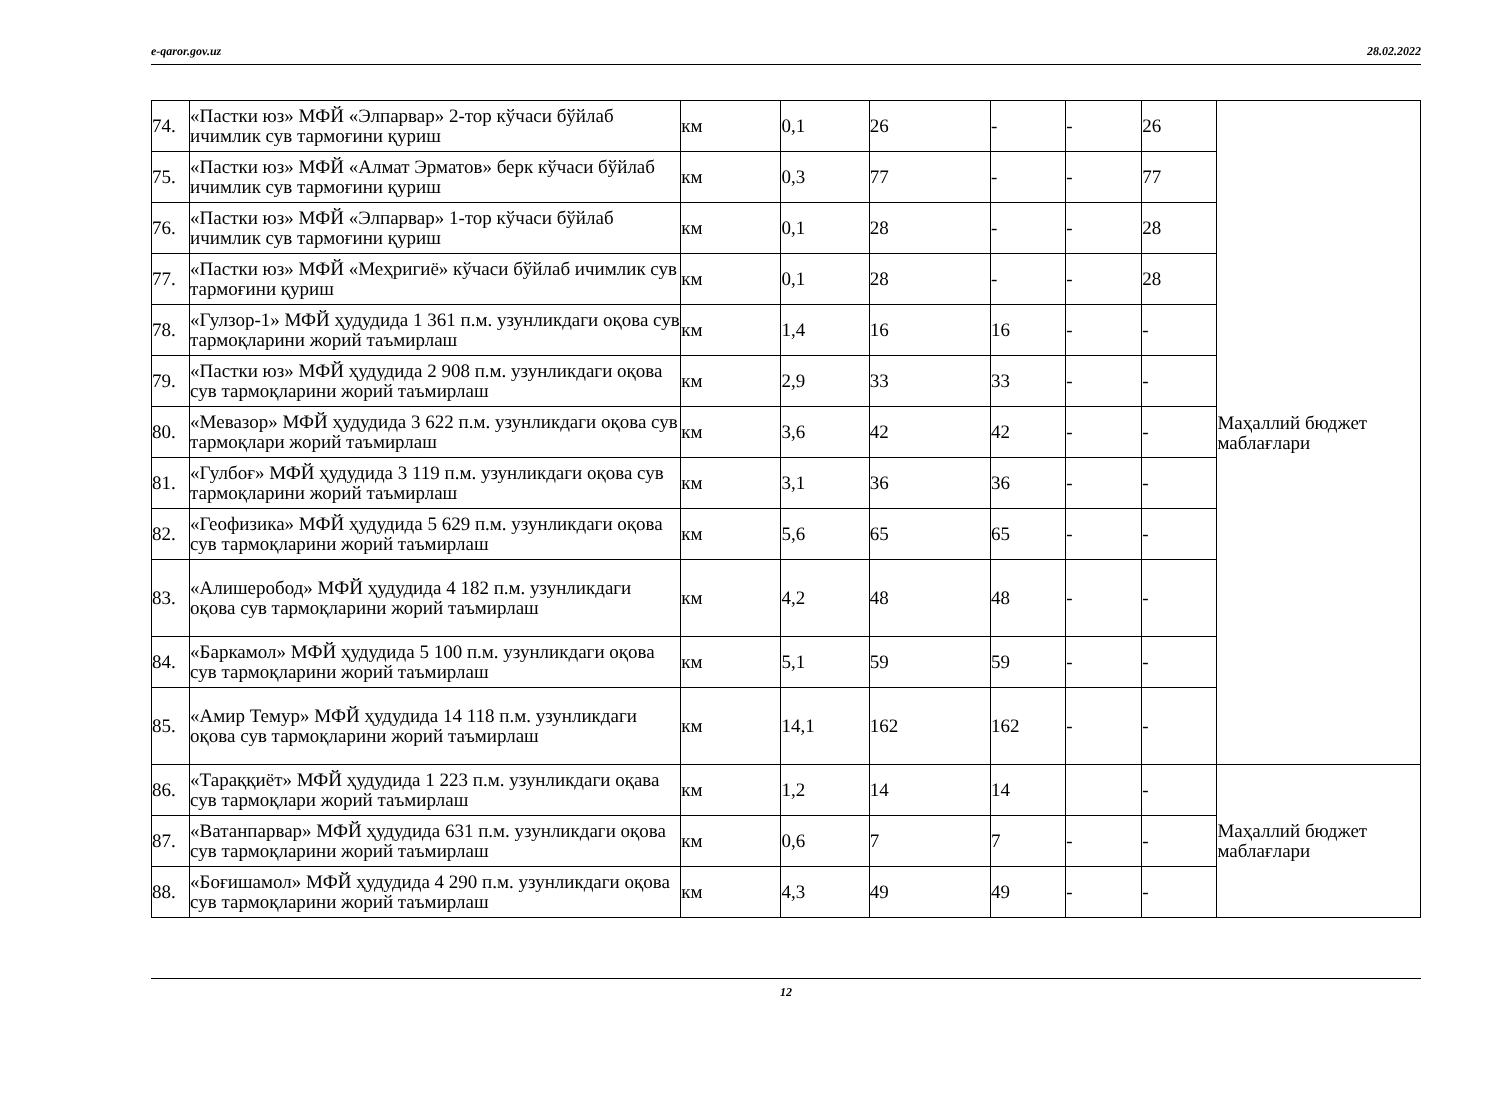e-qaror.gov.uz 28.02.2022
| 74. | «Пастки юз» МФЙ «Элпарвар» 2-тор кўчаси бўйлаб ичимлик сув тармоғини қуриш | км | 0,1 | 26 | - | - | 26 | Маҳаллий бюджет маблағлари |
| 75. | «Пастки юз» МФЙ «Алмат Эрматов» берк кўчаси бўйлаб ичимлик сув тармоғини қуриш | км | 0,3 | 77 | - | - | 77 | |
| 76. | «Пастки юз» МФЙ «Элпарвар» 1-тор кўчаси бўйлаб ичимлик сув тармоғини қуриш | км | 0,1 | 28 | - | - | 28 | |
| 77. | «Пастки юз» МФЙ «Меҳригиё» кўчаси бўйлаб ичимлик сув тармоғини қуриш | км | 0,1 | 28 | - | - | 28 | |
| 78. | «Гулзор-1» МФЙ ҳудудида 1 361 п.м. узунликдаги оқова сув тармоқларини жорий таъмирлаш | км | 1,4 | 16 | 16 | - | - | |
| 79. | «Пастки юз» МФЙ ҳудудида 2 908 п.м. узунликдаги оқова сув тармоқларини жорий таъмирлаш | км | 2,9 | 33 | 33 | - | - | |
| 80. | «Мевазор» МФЙ ҳудудида 3 622 п.м. узунликдаги оқова сув тармоқлари жорий таъмирлаш | км | 3,6 | 42 | 42 | - | - | |
| 81. | «Гулбоғ» МФЙ ҳудудида 3 119 п.м. узунликдаги оқова сув тармоқларини жорий таъмирлаш | км | 3,1 | 36 | 36 | - | - | |
| 82. | «Геофизика» МФЙ ҳудудида 5 629 п.м. узунликдаги оқова сув тармоқларини жорий таъмирлаш | км | 5,6 | 65 | 65 | - | - | |
| 83. | «Алишеробод» МФЙ ҳудудида 4 182 п.м. узунликдаги оқова сув тармоқларини жорий таъмирлаш | км | 4,2 | 48 | 48 | - | - | |
| 84. | «Баркамол» МФЙ ҳудудида 5 100 п.м. узунликдаги оқова сув тармоқларини жорий таъмирлаш | км | 5,1 | 59 | 59 | - | - | |
| 85. | «Амир Темур» МФЙ ҳудудида 14 118 п.м. узунликдаги оқова сув тармоқларини жорий таъмирлаш | км | 14,1 | 162 | 162 | - | - | |
| 86. | «Тараққиёт» МФЙ ҳудудида 1 223 п.м. узунликдаги оқава сув тармоқлари жорий таъмирлаш | км | 1,2 | 14 | 14 | | - | Маҳаллий бюджет маблағлари |
| 87. | «Ватанпарвар» МФЙ ҳудудида 631 п.м. узунликдаги оқова сув тармоқларини жорий таъмирлаш | км | 0,6 | 7 | 7 | - | - | |
| 88. | «Боғишамол» МФЙ ҳудудида 4 290 п.м. узунликдаги оқова сув тармоқларини жорий таъмирлаш | км | 4,3 | 49 | 49 | - | - | |
12